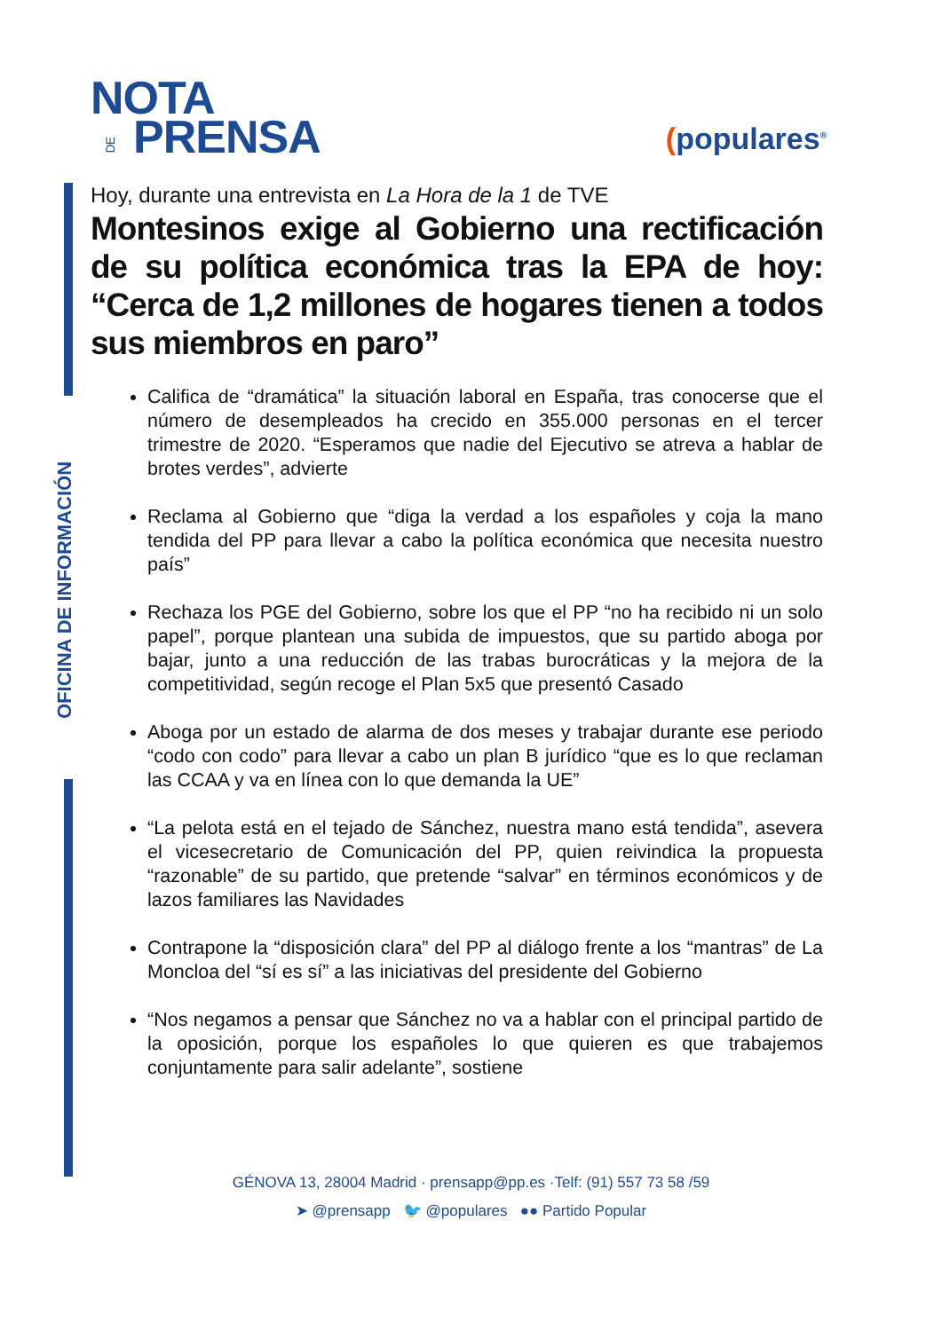OFICINA DE INFORMACIÓN
NOTA
DE PRENSA
(populares<sup>®</sup>
Hoy, durante una entrevista en La Hora de la 1 de TVE
Montesinos exige al Gobierno una rectificación de su política económica tras la EPA de hoy: “Cerca de 1,2 millones de hogares tienen a todos sus miembros en paro”
Califica de “dramática” la situación laboral en España, tras conocerse que el número de desempleados ha crecido en 355.000 personas en el tercer trimestre de 2020. “Esperamos que nadie del Ejecutivo se atreva a hablar de brotes verdes”, advierte
Reclama al Gobierno que “diga la verdad a los españoles y coja la mano tendida del PP para llevar a cabo la política económica que necesita nuestro país”
Rechaza los PGE del Gobierno, sobre los que el PP “no ha recibido ni un solo papel”, porque plantean una subida de impuestos, que su partido aboga por bajar, junto a una reducción de las trabas burocráticas y la mejora de la competitividad, según recoge el Plan 5x5 que presentó Casado
Aboga por un estado de alarma de dos meses y trabajar durante ese periodo “codo con codo” para llevar a cabo un plan B jurídico “que es lo que reclaman las CCAA y va en línea con lo que demanda la UE”
“La pelota está en el tejado de Sánchez, nuestra mano está tendida”, asevera el vicesecretario de Comunicación del PP, quien reivindica la propuesta “razonable” de su partido, que pretende “salvar” en términos económicos y de lazos familiares las Navidades
Contrapone la “disposición clara” del PP al diálogo frente a los “mantras” de La Moncloa del “sí es sí” a las iniciativas del presidente del Gobierno
“Nos negamos a pensar que Sánchez no va a hablar con el principal partido de la oposición, porque los españoles lo que quieren es que trabajemos conjuntamente para salir adelante”, sostiene
GÉNOVA 13, 28004 Madrid · prensapp@pp.es ·Telf: (91) 557 73 58 /59
➤ @prensapp 🐦 @populares ●● Partido Popular